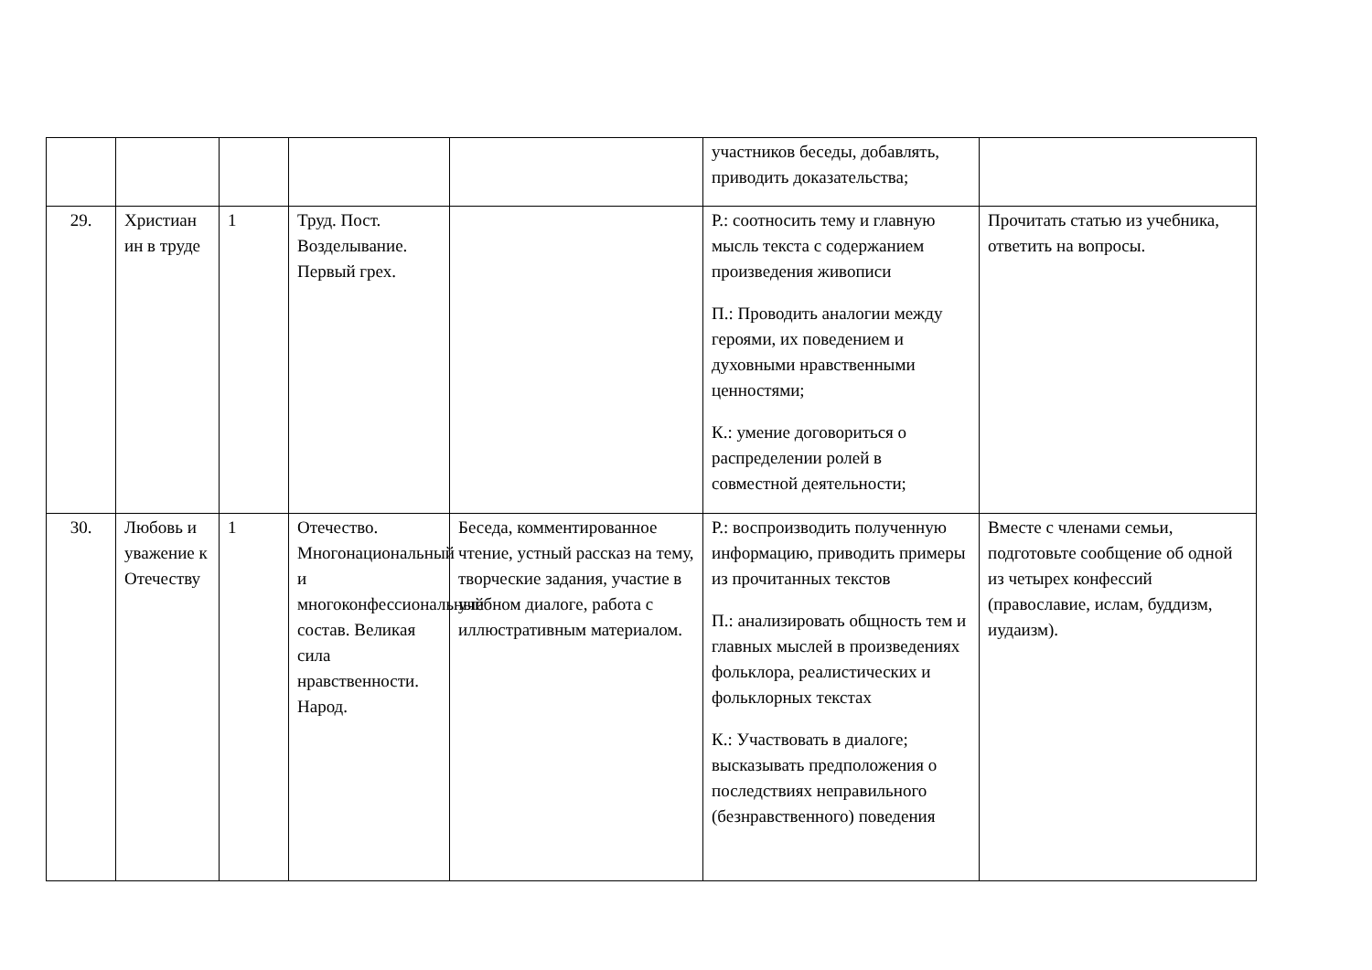| | | | | | участников беседы, добавлять, приводить доказательства; | |
| 29. | Христиан ин в труде | 1 | Труд. Пост. Возделывание. Первый грех. | | Р.: соотносить тему и главную мысль текста с содержанием произведения живописи П.: Проводить аналогии между героями, их поведением и духовными нравственными ценностями; К.: умение договориться о распределении ролей в совместной деятельности; | Прочитать статью из учебника, ответить на вопросы. |
| 30. | Любовь и уважение к Отечеству | 1 | Отечество. Многонациональный и многоконфессиональный состав. Великая сила нравственности. Народ. | Беседа, комментированное чтение, устный рассказ на тему, творческие задания, участие в учебном диалоге, работа с иллюстративным материалом. | Р.: воспроизводить полученную информацию, приводить примеры из прочитанных текстов П.: анализировать общность тем и главных мыслей в произведениях фольклора, реалистических и фольклорных текстах К.: Участвовать в диалоге; высказывать предположения о последствиях неправильного (безнравственного) поведения | Вместе с членами семьи, подготовьте сообщение об одной из четырех конфессий (православие, ислам, буддизм, иудаизм). |